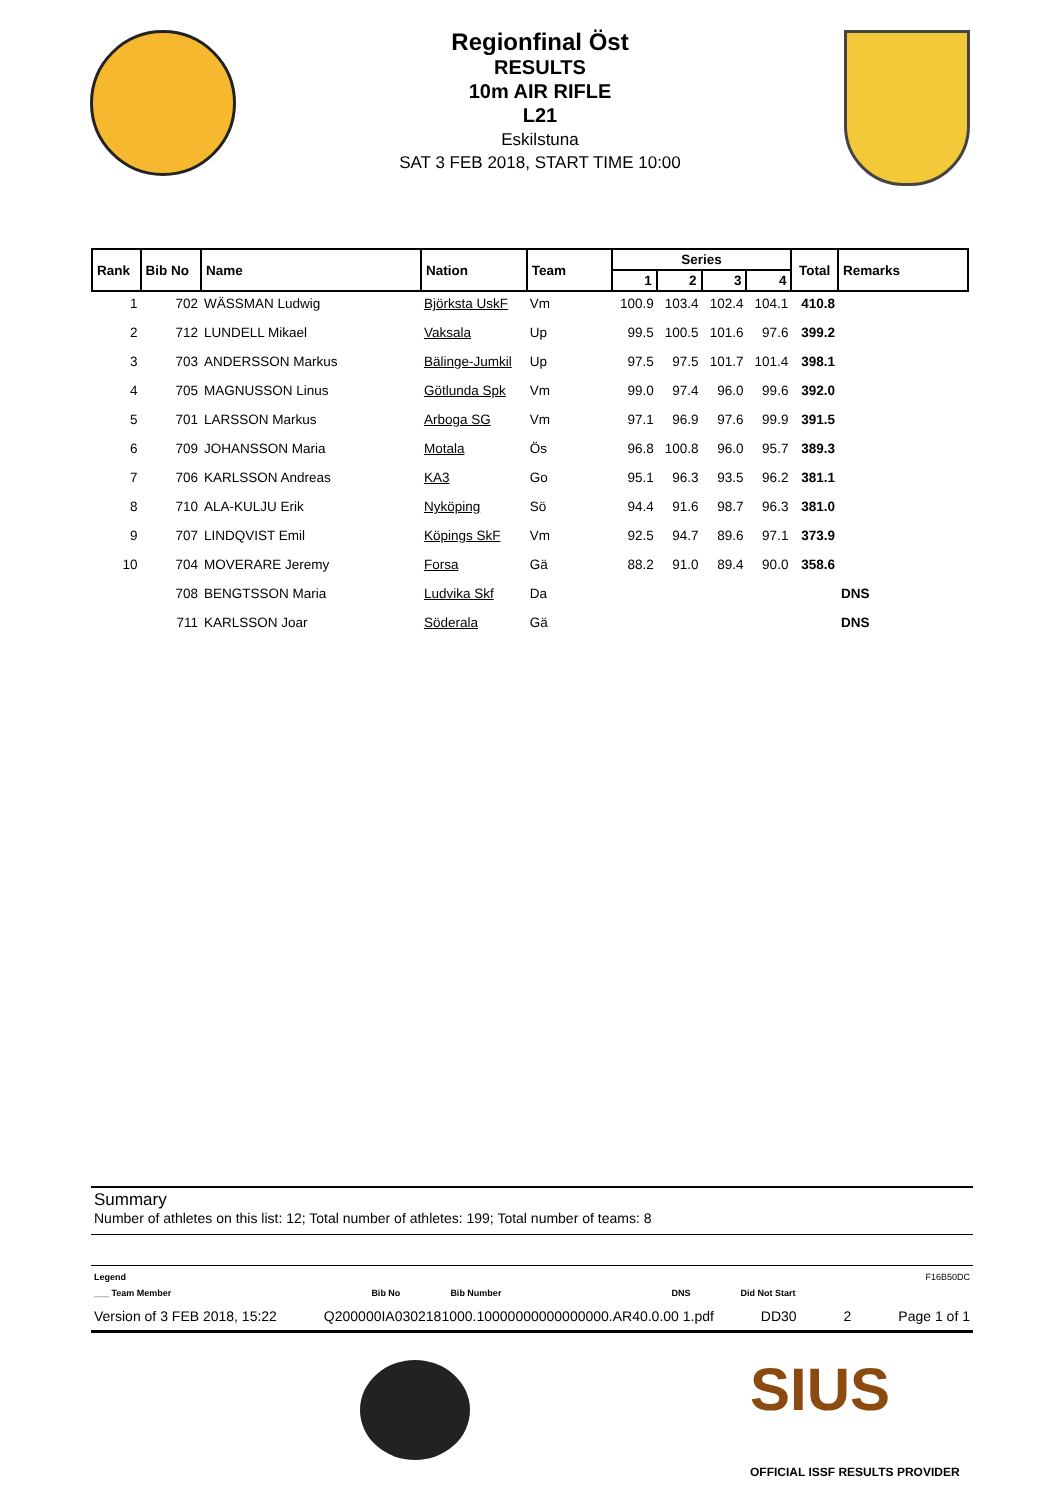Regionfinal Öst
RESULTS
10m AIR RIFLE
L21
Eskilstuna
SAT 3 FEB 2018, START TIME 10:00
| Rank | Bib No | Name | Nation | Team | Series | | | | Total | Remarks |
| --- | --- | --- | --- | --- | --- | --- | --- | --- | --- | --- |
| | | | | | 1 | 2 | 3 | 4 | | |
| 1 | 702 | WÄSSMAN Ludwig | Björksta UskF | Vm | 100.9 | 103.4 | 102.4 | 104.1 | 410.8 | |
| 2 | 712 | LUNDELL Mikael | Vaksala | Up | 99.5 | 100.5 | 101.6 | 97.6 | 399.2 | |
| 3 | 703 | ANDERSSON Markus | Bälinge-Jumkil | Up | 97.5 | 97.5 | 101.7 | 101.4 | 398.1 | |
| 4 | 705 | MAGNUSSON Linus | Götlunda Spk | Vm | 99.0 | 97.4 | 96.0 | 99.6 | 392.0 | |
| 5 | 701 | LARSSON Markus | Arboga SG | Vm | 97.1 | 96.9 | 97.6 | 99.9 | 391.5 | |
| 6 | 709 | JOHANSSON Maria | Motala | Ös | 96.8 | 100.8 | 96.0 | 95.7 | 389.3 | |
| 7 | 706 | KARLSSON Andreas | KA3 | Go | 95.1 | 96.3 | 93.5 | 96.2 | 381.1 | |
| 8 | 710 | ALA-KULJU Erik | Nyköping | Sö | 94.4 | 91.6 | 98.7 | 96.3 | 381.0 | |
| 9 | 707 | LINDQVIST Emil | Köpings SkF | Vm | 92.5 | 94.7 | 89.6 | 97.1 | 373.9 | |
| 10 | 704 | MOVERARE Jeremy | Forsa | Gä | 88.2 | 91.0 | 89.4 | 90.0 | 358.6 | |
| | 708 | BENGTSSON Maria | Ludvika Skf | Da | | | | | | DNS |
| | 711 | KARLSSON Joar | Söderala | Gä | | | | | | DNS |
Summary
Number of athletes on this list: 12; Total number of athletes: 199; Total number of teams: 8
Legend F16B50DC
___ Team Member Bib No Bib Number DNS Did Not Start
Version of 3 FEB 2018, 15:22 Q200000IA0302181000.10000000000000000.AR40.0.00 1.pdf DD30 2 Page 1 of 1
SIUS
OFFICIAL ISSF RESULTS PROVIDER